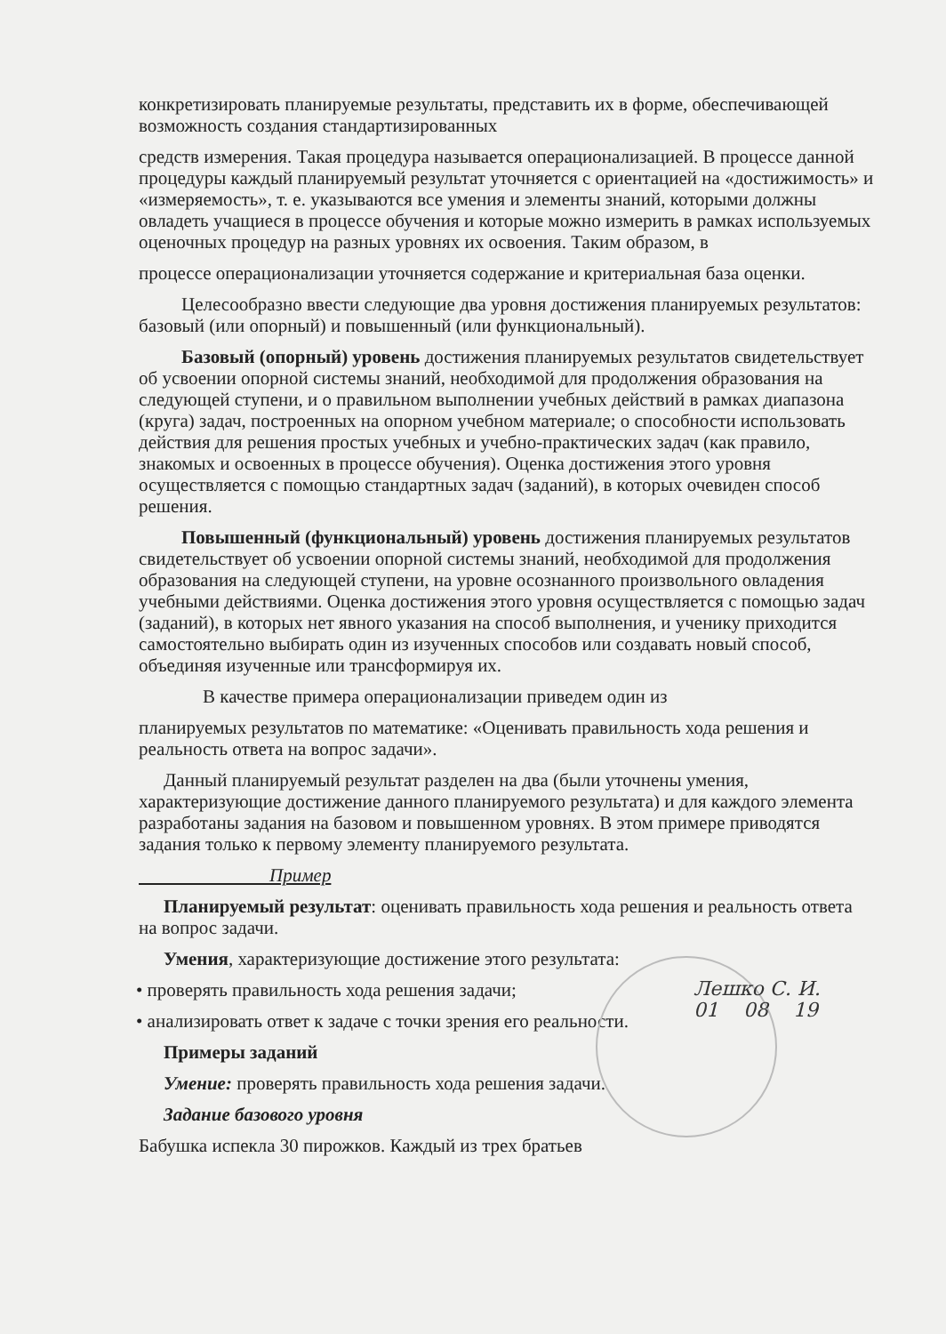конкретизировать планируемые результаты, представить их в форме, обеспечивающей возможность создания стандартизированных
средств измерения. Такая процедура называется операционализацией. В процессе данной процедуры каждый планируемый результат уточняется с ориентацией на «достижимость» и «измеряемость», т. е. указываются все умения и элементы знаний, которыми должны овладеть учащиеся в процессе обучения и которые можно измерить в рамках используемых оценочных процедур на разных уровнях их освоения. Таким образом, в
процессе операционализации уточняется содержание и критериальная база оценки.
Целесообразно ввести следующие два уровня достижения планируемых результатов: базовый (или опорный) и повышенный (или функциональный).
Базовый (опорный) уровень достижения планируемых результатов свидетельствует об усвоении опорной системы знаний, необходимой для продолжения образования на следующей ступени, и о правильном выполнении учебных действий в рамках диапазона (круга) задач, построенных на опорном учебном материале; о способности использовать действия для решения простых учебных и учебно-практических задач (как правило, знакомых и освоенных в процессе обучения). Оценка достижения этого уровня осуществляется с помощью стандартных задач (заданий), в которых очевиден способ решения.
Повышенный (функциональный) уровень достижения планируемых результатов свидетельствует об усвоении опорной системы знаний, необходимой для продолжения образования на следующей ступени, на уровне осознанного произвольного овладения учебными действиями. Оценка достижения этого уровня осуществляется с помощью задач (заданий), в которых нет явного указания на способ выполнения, и ученику приходится самостоятельно выбирать один из изученных способов или создавать новый способ, объединяя изученные или трансформируя их.
В качестве примера операционализации приведем один из
планируемых результатов по математике: «Оценивать правильность хода решения и реальность ответа на вопрос задачи».
Данный планируемый результат разделен на два (были уточнены умения, характеризующие достижение данного планируемого результата) и для каждого элемента разработаны задания на базовом и повышенном уровнях. В этом примере приводятся задания только к первому элементу планируемого результата.
Пример
Планируемый результат: оценивать правильность хода решения и реальность ответа на вопрос задачи.
Умения, характеризующие достижение этого результата:
• проверять правильность хода решения задачи;
• анализировать ответ к задаче с точки зрения его реальности.
Примеры заданий
Умение: проверять правильность хода решения задачи.
Задание базового уровня
Бабушка испекла 30 пирожков. Каждый из трех братьев
Лешко С. И.
01 08 19